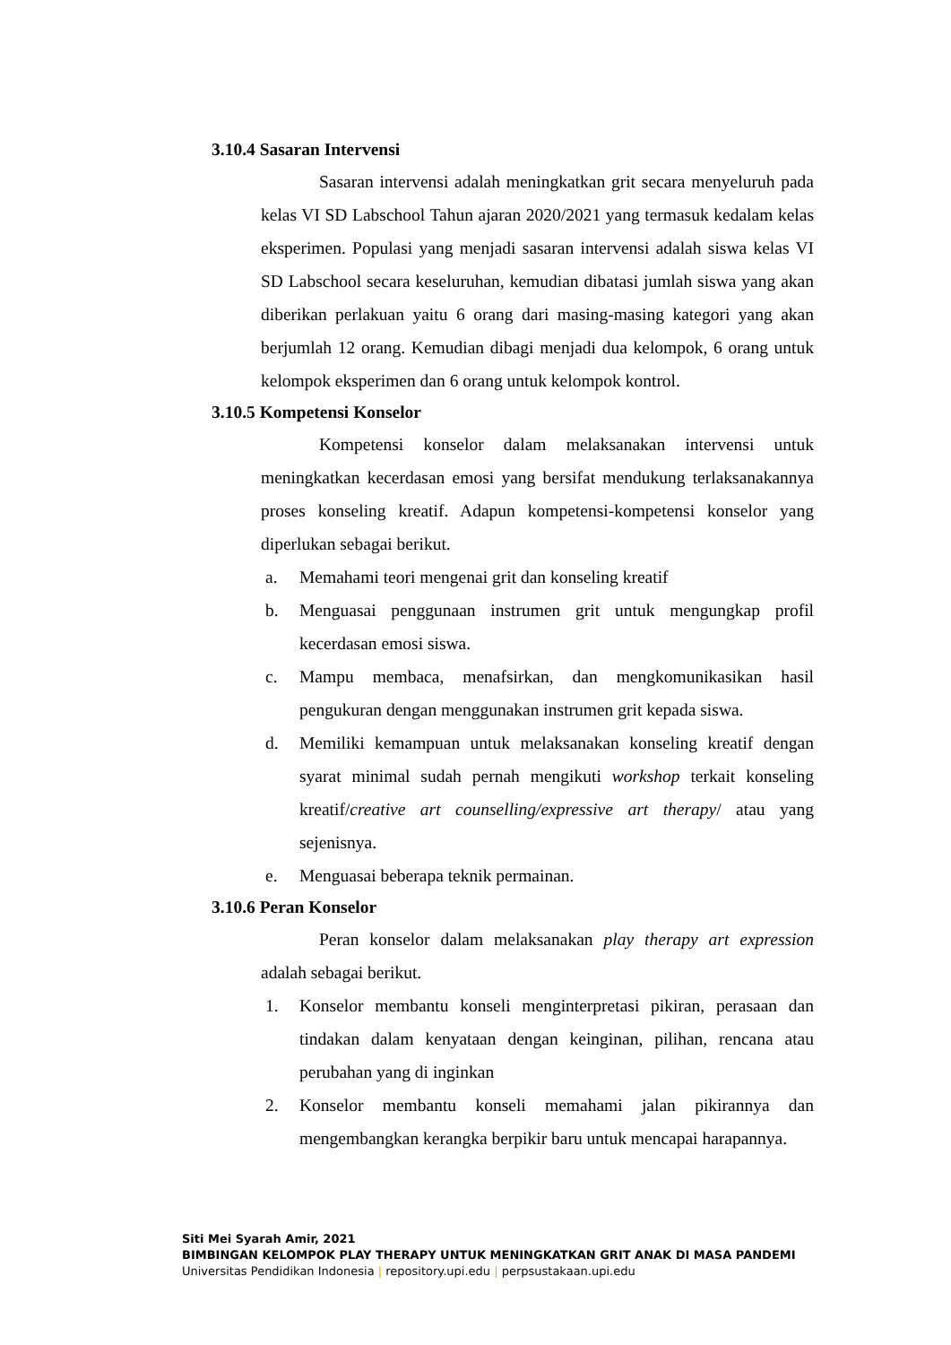3.10.4 Sasaran Intervensi
Sasaran intervensi adalah meningkatkan grit secara menyeluruh pada kelas VI SD Labschool Tahun ajaran 2020/2021 yang termasuk kedalam kelas eksperimen. Populasi yang menjadi sasaran intervensi adalah siswa kelas VI SD Labschool secara keseluruhan, kemudian dibatasi jumlah siswa yang akan diberikan perlakuan yaitu 6 orang dari masing-masing kategori yang akan berjumlah 12 orang. Kemudian dibagi menjadi dua kelompok, 6 orang untuk kelompok eksperimen dan 6 orang untuk kelompok kontrol.
3.10.5 Kompetensi Konselor
Kompetensi konselor dalam melaksanakan intervensi untuk meningkatkan kecerdasan emosi yang bersifat mendukung terlaksanakannya proses konseling kreatif. Adapun kompetensi-kompetensi konselor yang diperlukan sebagai berikut.
a. Memahami teori mengenai grit dan konseling kreatif
b. Menguasai penggunaan instrumen grit untuk mengungkap profil kecerdasan emosi siswa.
c. Mampu membaca, menafsirkan, dan mengkomunikasikan hasil pengukuran dengan menggunakan instrumen grit kepada siswa.
d. Memiliki kemampuan untuk melaksanakan konseling kreatif dengan syarat minimal sudah pernah mengikuti workshop terkait konseling kreatif/creative art counselling/expressive art therapy/ atau yang sejenisnya.
e. Menguasai beberapa teknik permainan.
3.10.6 Peran Konselor
Peran konselor dalam melaksanakan play therapy art expression adalah sebagai berikut.
1. Konselor membantu konseli menginterpretasi pikiran, perasaan dan tindakan dalam kenyataan dengan keinginan, pilihan, rencana atau perubahan yang di inginkan
2. Konselor membantu konseli memahami jalan pikirannya dan mengembangkan kerangka berpikir baru untuk mencapai harapannya.
Siti Mei Syarah Amir, 2021
BIMBINGAN KELOMPOK PLAY THERAPY UNTUK MENINGKATKAN GRIT ANAK DI MASA PANDEMI
Universitas Pendidikan Indonesia | repository.upi.edu | perpsustakaan.upi.edu